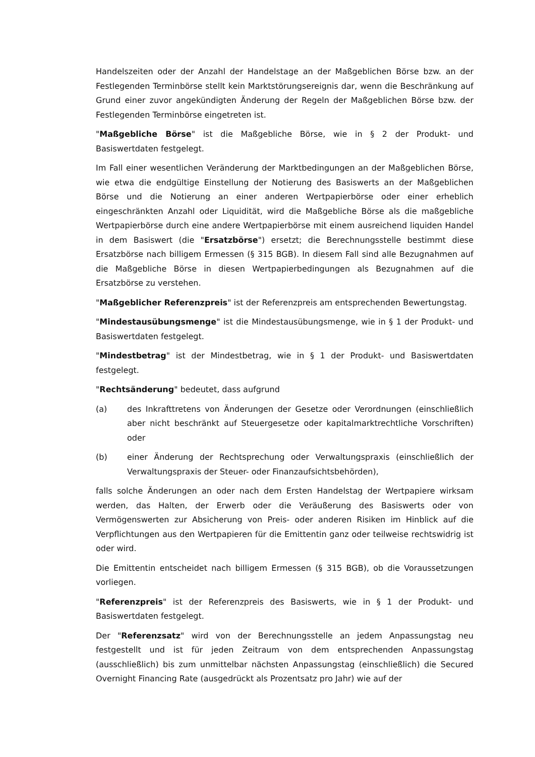Handelszeiten oder der Anzahl der Handelstage an der Maßgeblichen Börse bzw. an der Festlegenden Terminbörse stellt kein Marktstörungsereignis dar, wenn die Beschränkung auf Grund einer zuvor angekündigten Änderung der Regeln der Maßgeblichen Börse bzw. der Festlegenden Terminbörse eingetreten ist.
"Maßgebliche Börse" ist die Maßgebliche Börse, wie in § 2 der Produkt- und Basiswertdaten festgelegt.
Im Fall einer wesentlichen Veränderung der Marktbedingungen an der Maßgeblichen Börse, wie etwa die endgültige Einstellung der Notierung des Basiswerts an der Maßgeblichen Börse und die Notierung an einer anderen Wertpapierbörse oder einer erheblich eingeschränkten Anzahl oder Liquidität, wird die Maßgebliche Börse als die maßgebliche Wertpapierbörse durch eine andere Wertpapierbörse mit einem ausreichend liquiden Handel in dem Basiswert (die "Ersatzbörse") ersetzt; die Berechnungsstelle bestimmt diese Ersatzbörse nach billigem Ermessen (§ 315 BGB). In diesem Fall sind alle Bezugnahmen auf die Maßgebliche Börse in diesen Wertpapierbedingungen als Bezugnahmen auf die Ersatzbörse zu verstehen.
"Maßgeblicher Referenzpreis" ist der Referenzpreis am entsprechenden Bewertungstag.
"Mindestausübungsmenge" ist die Mindestausübungsmenge, wie in § 1 der Produkt- und Basiswertdaten festgelegt.
"Mindestbetrag" ist der Mindestbetrag, wie in § 1 der Produkt- und Basiswertdaten festgelegt.
"Rechtsänderung" bedeutet, dass aufgrund
(a) des Inkrafttretens von Änderungen der Gesetze oder Verordnungen (einschließlich aber nicht beschränkt auf Steuergesetze oder kapitalmarktrechtliche Vorschriften) oder
(b) einer Änderung der Rechtsprechung oder Verwaltungspraxis (einschließlich der Verwaltungspraxis der Steuer- oder Finanzaufsichtsbehörden),
falls solche Änderungen an oder nach dem Ersten Handelstag der Wertpapiere wirksam werden, das Halten, der Erwerb oder die Veräußerung des Basiswerts oder von Vermögenswerten zur Absicherung von Preis- oder anderen Risiken im Hinblick auf die Verpflichtungen aus den Wertpapieren für die Emittentin ganz oder teilweise rechtswidrig ist oder wird.
Die Emittentin entscheidet nach billigem Ermessen (§ 315 BGB), ob die Voraussetzungen vorliegen.
"Referenzpreis" ist der Referenzpreis des Basiswerts, wie in § 1 der Produkt- und Basiswertdaten festgelegt.
Der "Referenzsatz" wird von der Berechnungsstelle an jedem Anpassungstag neu festgestellt und ist für jeden Zeitraum von dem entsprechenden Anpassungstag (ausschließlich) bis zum unmittelbar nächsten Anpassungstag (einschließlich) die Secured Overnight Financing Rate (ausgedrückt als Prozentsatz pro Jahr) wie auf der